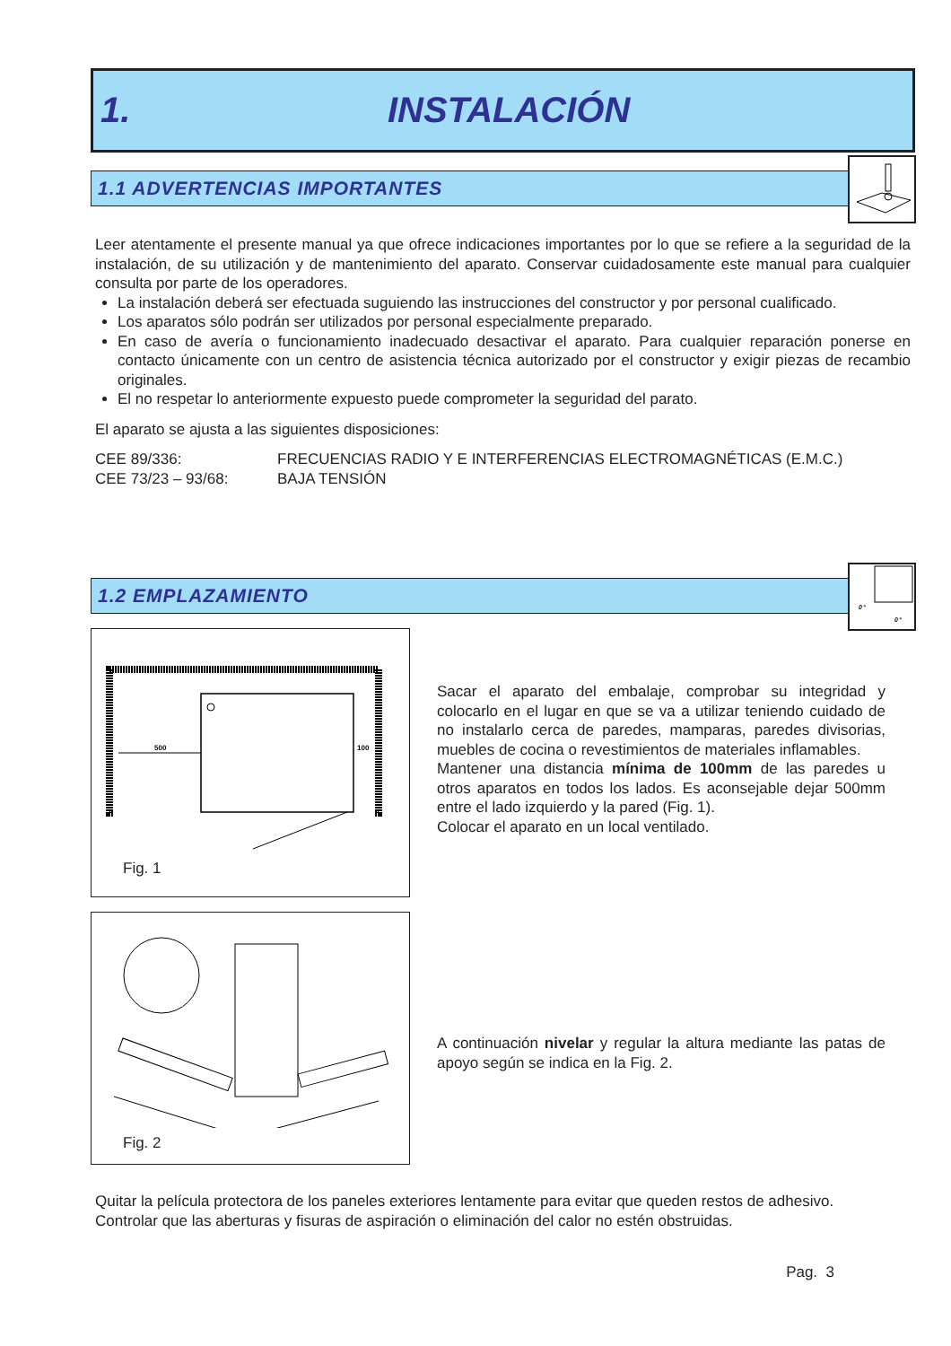1. INSTALACIÓN
1.1 ADVERTENCIAS IMPORTANTES
Leer atentamente el presente manual ya que ofrece indicaciones importantes por lo que se refiere a la seguridad de la instalación, de su utilización y de mantenimiento del aparato. Conservar cuidadosamente este manual para cualquier consulta por parte de los operadores.
La instalación deberá ser efectuada suguiendo las instrucciones del constructor y por personal cualificado.
Los aparatos sólo podrán ser utilizados por personal especialmente preparado.
En caso de avería o funcionamiento inadecuado desactivar el aparato. Para cualquier reparación ponerse en contacto únicamente con un centro de asistencia técnica autorizado por el constructor y exigir piezas de recambio originales.
El no respetar lo anteriormente expuesto puede comprometer la seguridad del parato.
El aparato se ajusta a las siguientes disposiciones:
CEE 89/336:
FRECUENCIAS RADIO Y E INTERFERENCIAS ELECTROMAGNÉTICAS (E.M.C.)
CEE 73/23 – 93/68:
BAJA TENSIÓN
1.2 EMPLAZAMIENTO
0°
0°
500
100
Fig. 1
Fig. 2
Sacar el aparato del embalaje, comprobar su integridad y colocarlo en el lugar en que se va a utilizar teniendo cuidado de no instalarlo cerca de paredes, mamparas, paredes divisorias, muebles de cocina o revestimientos de materiales inflamables.
Mantener una distancia mínima de 100mm de las paredes u otros aparatos en todos los lados. Es aconsejable dejar 500mm entre el lado izquierdo y la pared (Fig. 1).
Colocar el aparato en un local ventilado.
A continuación nivelar y regular la altura mediante las patas de apoyo según se indica en la Fig. 2.
Quitar la película protectora de los paneles exteriores lentamente para evitar que queden restos de adhesivo.
Controlar que las aberturas y fisuras de aspiración o eliminación del calor no estén obstruidas.
Pag. 3